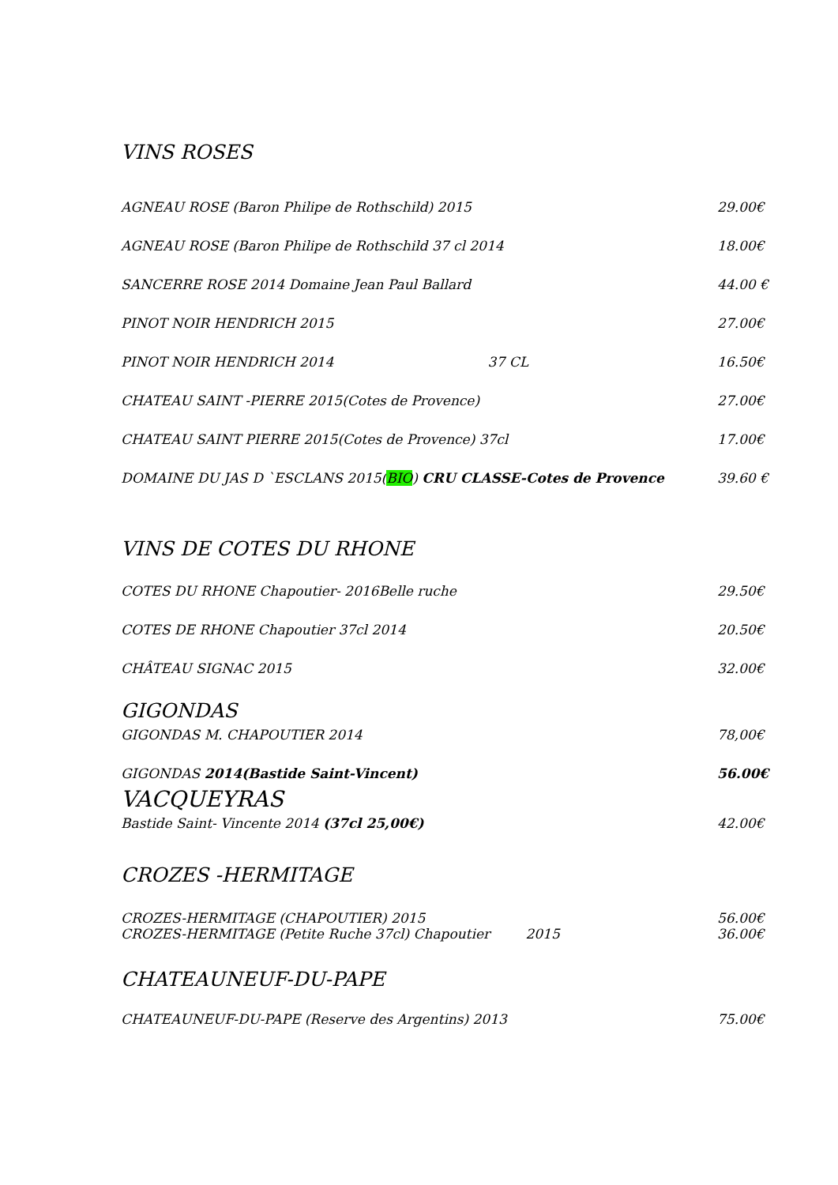VINS ROSES
AGNEAU ROSE (Baron Philipe de Rothschild) 2015 29.00€
AGNEAU ROSE (Baron Philipe de Rothschild 37 cl 2014 18.00€
SANCERRE ROSE 2014 Domaine Jean Paul Ballard 44.00 €
PINOT NOIR HENDRICH 2015 27.00€
PINOT NOIR HENDRICH 2014 37 CL 16.50€
CHATEAU SAINT -PIERRE 2015(Cotes de Provence) 27.00€
CHATEAU SAINT PIERRE 2015(Cotes de Provence) 37cl 17.00€
DOMAINE DU JAS D `ESCLANS 2015(BIO) CRU CLASSE-Cotes de Provence 39.60 €
VINS DE COTES DU RHONE
COTES DU RHONE Chapoutier- 2016Belle ruche 29.50€
COTES DE RHONE Chapoutier 37cl 2014 20.50€
CHÂTEAU SIGNAC 2015 32.00€
GIGONDAS
GIGONDAS M. CHAPOUTIER 2014 78,00€
GIGONDAS 2014(Bastide Saint-Vincent) 56.00€
VACQUEYRAS
Bastide Saint- Vincente 2014 (37cl 25,00€) 42.00€
CROZES -HERMITAGE
CROZES-HERMITAGE (CHAPOUTIER) 2015 56.00€
CROZES-HERMITAGE (Petite Ruche 37cl) Chapoutier 2015 36.00€
CHATEAUNEUF-DU-PAPE
CHATEAUNEUF-DU-PAPE (Reserve des Argentins) 2013 75.00€